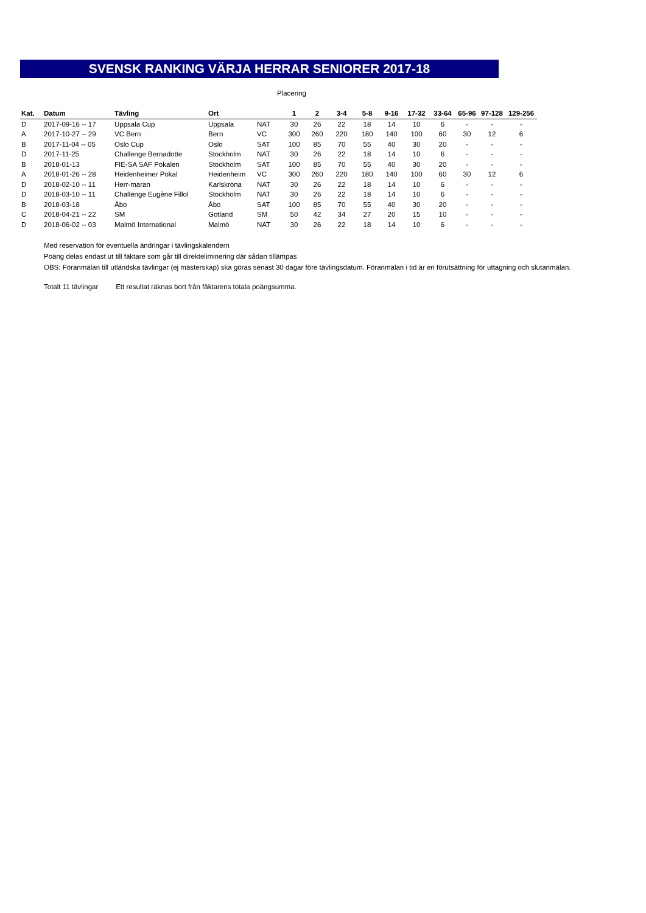SVENSK RANKING VÄRJA HERRAR SENIORER 2017-18
Placering
| Kat. | Datum | Tävling | Ort | | 1 | 2 | 3-4 | 5-8 | 9-16 | 17-32 | 33-64 | 65-96 | 97-128 | 129-256 |
| --- | --- | --- | --- | --- | --- | --- | --- | --- | --- | --- | --- | --- | --- | --- |
| D | 2017-09-16 -- 17 | Uppsala Cup | Uppsala | NAT | 30 | 26 | 22 | 18 | 14 | 10 | 6 | - | - | - |
| A | 2017-10-27 -- 29 | VC Bern | Bern | VC | 300 | 260 | 220 | 180 | 140 | 100 | 60 | 30 | 12 | 6 |
| B | 2017-11-04 -- 05 | Oslo Cup | Oslo | SAT | 100 | 85 | 70 | 55 | 40 | 30 | 20 | - | - | - |
| D | 2017-11-25 | Challenge Bernadotte | Stockholm | NAT | 30 | 26 | 22 | 18 | 14 | 10 | 6 | - | - | - |
| B | 2018-01-13 | FIE-SA SAF Pokalen | Stockholm | SAT | 100 | 85 | 70 | 55 | 40 | 30 | 20 | - | - | - |
| A | 2018-01-26 -- 28 | Heidenheimer Pokal | Heidenheim | VC | 300 | 260 | 220 | 180 | 140 | 100 | 60 | 30 | 12 | 6 |
| D | 2018-02-10 -- 11 | Herr-maran | Karlskrona | NAT | 30 | 26 | 22 | 18 | 14 | 10 | 6 | - | - | - |
| D | 2018-03-10 -- 11 | Challenge Eugène Fillol | Stockholm | NAT | 30 | 26 | 22 | 18 | 14 | 10 | 6 | - | - | - |
| B | 2018-03-18 | Åbo | Åbo | SAT | 100 | 85 | 70 | 55 | 40 | 30 | 20 | - | - | - |
| C | 2018-04-21 -- 22 | SM | Gotland | SM | 50 | 42 | 34 | 27 | 20 | 15 | 10 | - | - | - |
| D | 2018-06-02 -- 03 | Malmö International | Malmö | NAT | 30 | 26 | 22 | 18 | 14 | 10 | 6 | - | - | - |
Med reservation för eventuella ändringar i tävlingskalendern
Poäng delas endast ut till fäktare som går till direkteliminering där sådan tillämpas
OBS: Föranmälan till utländska tävlingar (ej mästerskap) ska göras senast 30 dagar före tävlingsdatum. Föranmälan i tid är en förutsättning för uttagning och slutanmälan.
Totalt 11 tävlingar Ett resultat räknas bort från fäktarens totala poängsumma.